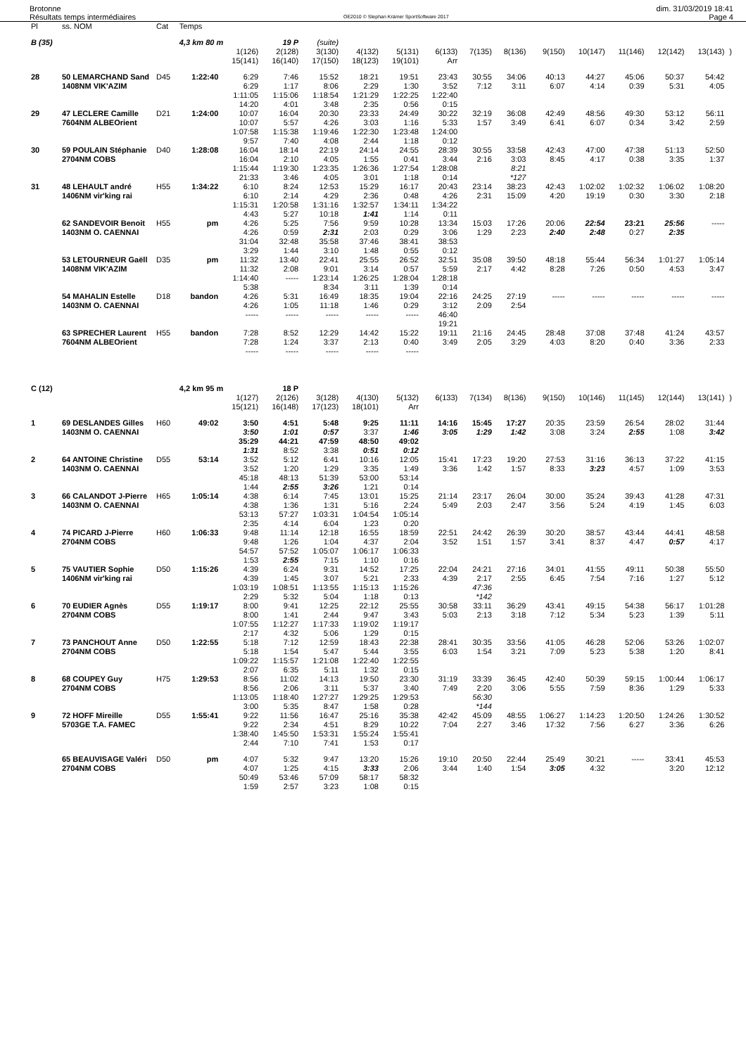Brotonne
Résultats temps intermédiaires
OE2010 © Stephan Krämer SportSoftware 2017
dim. 31/03/2019 18:41
Page 4
| Pl | ss. NOM | Cat | Temps | | | | | | | | | | | | | | |
| B (35) | | | 4,3 km 80 m | | 19 P | (suite) | | | | | | | | | | | |
| | | | | 1(126) | 2(128) | 3(130) | 4(132) | 5(131) | 6(133) | 7(135) | 8(136) | 9(150) | 10(147) | 11(146) | 12(142) | 13(143) | ) |
| | | | | 15(141) | 16(140) | 17(150) | 18(123) | 19(101) | Arr | | | | | | | | |
| 28 | 50 LEMARCHAND Sand | D45 | 1:22:40 | 6:29 | 7:46 | 15:52 | 18:21 | 19:51 | 23:43 | 30:55 | 34:06 | 40:13 | 44:27 | 45:06 | 50:37 | 54:42 | |
| | 1408NM VIK'AZIM | | | 6:29 | 1:17 | 8:06 | 2:29 | 1:30 | 3:52 | 7:12 | 3:11 | 6:07 | 4:14 | 0:39 | 5:31 | 4:05 | |
| | | | | 1:11:05 | 1:15:06 | 1:18:54 | 1:21:29 | 1:22:25 | 1:22:40 | | | | | | | | |
| | | | | 14:20 | 4:01 | 3:48 | 2:35 | 0:56 | 0:15 | | | | | | | | |
| 29 | 47 LECLERE Camille | D21 | 1:24:00 | 10:07 | 16:04 | 20:30 | 23:33 | 24:49 | 30:22 | 32:19 | 36:08 | 42:49 | 48:56 | 49:30 | 53:12 | 56:11 | |
| | 7604NM ALBEOrient | | | 10:07 | 5:57 | 4:26 | 3:03 | 1:16 | 5:33 | 1:57 | 3:49 | 6:41 | 6:07 | 0:34 | 3:42 | 2:59 | |
| | | | | 1:07:58 | 1:15:38 | 1:19:46 | 1:22:30 | 1:23:48 | 1:24:00 | | | | | | | | |
| | | | | 9:57 | 7:40 | 4:08 | 2:44 | 1:18 | 0:12 | | | | | | | | |
| 30 | 59 POULAIN Stéphanie | D40 | 1:28:08 | 16:04 | 18:14 | 22:19 | 24:14 | 24:55 | 28:39 | 30:55 | 33:58 | 42:43 | 47:00 | 47:38 | 51:13 | 52:50 | |
| | 2704NM COBS | | | 16:04 | 2:10 | 4:05 | 1:55 | 0:41 | 3:44 | 2:16 | 3:03 | 8:45 | 4:17 | 0:38 | 3:35 | 1:37 | |
| | | | | 1:15:44 | 1:19:30 | 1:23:35 | 1:26:36 | 1:27:54 | 1:28:08 | | 8:21 | | | | | | |
| | | | | 21:33 | 3:46 | 4:05 | 3:01 | 1:18 | 0:14 | | *127 | | | | | | |
| 31 | 48 LEHAULT andré | H55 | 1:34:22 | 6:10 | 8:24 | 12:53 | 15:29 | 16:17 | 20:43 | 23:14 | 38:23 | 42:43 | 1:02:02 | 1:02:32 | 1:06:02 | 1:08:20 | |
| | 1406NM vir'king rai | | | 6:10 | 2:14 | 4:29 | 2:36 | 0:48 | 4:26 | 2:31 | 15:09 | 4:20 | 19:19 | 0:30 | 3:30 | 2:18 | |
| | | | | 1:15:31 | 1:20:58 | 1:31:16 | 1:32:57 | 1:34:11 | 1:34:22 | | | | | | | | |
| | | | | 4:43 | 5:27 | 10:18 | 1:41 | 1:14 | 0:11 | | | | | | | | |
| | 62 SANDEVOIR Benoit | H55 | pm | 4:26 | 5:25 | 7:56 | 9:59 | 10:28 | 13:34 | 15:03 | 17:26 | 20:06 | 22:54 | 23:21 | 25:56 | ----- | |
| | 1403NM O. CAENNAI | | | 4:26 | 0:59 | 2:31 | 2:03 | 0:29 | 3:06 | 1:29 | 2:23 | 2:40 | 2:48 | 0:27 | 2:35 | | |
| | | | | 31:04 | 32:48 | 35:58 | 37:46 | 38:41 | 38:53 | | | | | | | | |
| | | | | 3:29 | 1:44 | 3:10 | 1:48 | 0:55 | 0:12 | | | | | | | | |
| | 53 LETOURNEUR Gaëll | D35 | pm | 11:32 | 13:40 | 22:41 | 25:55 | 26:52 | 32:51 | 35:08 | 39:50 | 48:18 | 55:44 | 56:34 | 1:01:27 | 1:05:14 | |
| | 1408NM VIK'AZIM | | | 11:32 | 2:08 | 9:01 | 3:14 | 0:57 | 5:59 | 2:17 | 4:42 | 8:28 | 7:26 | 0:50 | 4:53 | 3:47 | |
| | | | | 1:14:40 | ----- | 1:23:14 | 1:26:25 | 1:28:04 | 1:28:18 | | | | | | | | |
| | | | | 5:38 | | 8:34 | 3:11 | 1:39 | 0:14 | | | | | | | | |
| | 54 MAHALIN Estelle | D18 | bandon | 4:26 | 5:31 | 16:49 | 18:35 | 19:04 | 22:16 | 24:25 | 27:19 | ----- | ----- | ----- | ----- | ----- | |
| | 1403NM O. CAENNAI | | | 4:26 | 1:05 | 11:18 | 1:46 | 0:29 | 3:12 | 2:09 | 2:54 | | | | | | |
| | | | | ----- | ----- | ----- | ----- | ----- | 46:40 | | | | | | | | |
| | | | | | | | | | 19:21 | | | | | | | | |
| | 63 SPRECHER Laurent | H55 | bandon | 7:28 | 8:52 | 12:29 | 14:42 | 15:22 | 19:11 | 21:16 | 24:45 | 28:48 | 37:08 | 37:48 | 41:24 | 43:57 | |
| | 7604NM ALBEOrient | | | 7:28 | 1:24 | 3:37 | 2:13 | 0:40 | 3:49 | 2:05 | 3:29 | 4:03 | 8:20 | 0:40 | 3:36 | 2:33 | |
| | | | | ----- | ----- | ----- | ----- | ----- | | | | | | | | | |
| C (12) | | | 4,2 km 95 m | | 18 P | | | | | | | | | | | | |
| | | | | 1(127) | 2(126) | 3(128) | 4(130) | 5(132) | 6(133) | 7(134) | 8(136) | 9(150) | 10(146) | 11(145) | 12(144) | 13(141) | ) |
| | | | | 15(121) | 16(148) | 17(123) | 18(101) | Arr | | | | | | | | | |
| 1 | 69 DESLANDES Gilles | H60 | 49:02 | 3:50 | 4:51 | 5:48 | 9:25 | 11:11 | 14:16 | 15:45 | 17:27 | 20:35 | 23:59 | 26:54 | 28:02 | 31:44 | |
| | 1403NM O. CAENNAI | | | 3:50 | 1:01 | 0:57 | 3:37 | 1:46 | 3:05 | 1:29 | 1:42 | 3:08 | 3:24 | 2:55 | 1:08 | 3:42 | |
| | | | | 35:29 | 44:21 | 47:59 | 48:50 | 49:02 | | | | | | | | | |
| | | | | 1:31 | 8:52 | 3:38 | 0:51 | 0:12 | | | | | | | | | |
| 2 | 64 ANTOINE Christine | D55 | 53:14 | 3:52 | 5:12 | 6:41 | 10:16 | 12:05 | 15:41 | 17:23 | 19:20 | 27:53 | 31:16 | 36:13 | 37:22 | 41:15 | |
| | 1403NM O. CAENNAI | | | 3:52 | 1:20 | 1:29 | 3:35 | 1:49 | 3:36 | 1:42 | 1:57 | 8:33 | 3:23 | 4:57 | 1:09 | 3:53 | |
| | | | | 45:18 | 48:13 | 51:39 | 53:00 | 53:14 | | | | | | | | | |
| | | | | 1:44 | 2:55 | 3:26 | 1:21 | 0:14 | | | | | | | | | |
| 3 | 66 CALANDOT J-Pierre | H65 | 1:05:14 | 4:38 | 6:14 | 7:45 | 13:01 | 15:25 | 21:14 | 23:17 | 26:04 | 30:00 | 35:24 | 39:43 | 41:28 | 47:31 | |
| | 1403NM O. CAENNAI | | | 4:38 | 1:36 | 1:31 | 5:16 | 2:24 | 5:49 | 2:03 | 2:47 | 3:56 | 5:24 | 4:19 | 1:45 | 6:03 | |
| | | | | 53:13 | 57:27 | 1:03:31 | 1:04:54 | 1:05:14 | | | | | | | | | |
| | | | | 2:35 | 4:14 | 6:04 | 1:23 | 0:20 | | | | | | | | | |
| 4 | 74 PICARD J-Pierre | H60 | 1:06:33 | 9:48 | 11:14 | 12:18 | 16:55 | 18:59 | 22:51 | 24:42 | 26:39 | 30:20 | 38:57 | 43:44 | 44:41 | 48:58 | |
| | 2704NM COBS | | | 9:48 | 1:26 | 1:04 | 4:37 | 2:04 | 3:52 | 1:51 | 1:57 | 3:41 | 8:37 | 4:47 | 0:57 | 4:17 | |
| | | | | 54:57 | 57:52 | 1:05:07 | 1:06:17 | 1:06:33 | | | | | | | | | |
| | | | | 1:53 | 2:55 | 7:15 | 1:10 | 0:16 | | | | | | | | | |
| 5 | 75 VAUTIER Sophie | D50 | 1:15:26 | 4:39 | 6:24 | 9:31 | 14:52 | 17:25 | 22:04 | 24:21 | 27:16 | 34:01 | 41:55 | 49:11 | 50:38 | 55:50 | |
| | 1406NM vir'king rai | | | 4:39 | 1:45 | 3:07 | 5:21 | 2:33 | 4:39 | 2:17 | 2:55 | 6:45 | 7:54 | 7:16 | 1:27 | 5:12 | |
| | | | | 1:03:19 | 1:08:51 | 1:13:55 | 1:15:13 | 1:15:26 | | 47:36 | | | | | | | |
| | | | | 2:29 | 5:32 | 5:04 | 1:18 | 0:13 | | *142 | | | | | | | |
| 6 | 70 EUDIER Agnès | D55 | 1:19:17 | 8:00 | 9:41 | 12:25 | 22:12 | 25:55 | 30:58 | 33:11 | 36:29 | 43:41 | 49:15 | 54:38 | 56:17 | 1:01:28 | |
| | 2704NM COBS | | | 8:00 | 1:41 | 2:44 | 9:47 | 3:43 | 5:03 | 2:13 | 3:18 | 7:12 | 5:34 | 5:23 | 1:39 | 5:11 | |
| | | | | 1:07:55 | 1:12:27 | 1:17:33 | 1:19:02 | 1:19:17 | | | | | | | | | |
| | | | | 2:17 | 4:32 | 5:06 | 1:29 | 0:15 | | | | | | | | | |
| 7 | 73 PANCHOUT Anne | D50 | 1:22:55 | 5:18 | 7:12 | 12:59 | 18:43 | 22:38 | 28:41 | 30:35 | 33:56 | 41:05 | 46:28 | 52:06 | 53:26 | 1:02:07 | |
| | 2704NM COBS | | | 5:18 | 1:54 | 5:47 | 5:44 | 3:55 | 6:03 | 1:54 | 3:21 | 7:09 | 5:23 | 5:38 | 1:20 | 8:41 | |
| | | | | 1:09:22 | 1:15:57 | 1:21:08 | 1:22:40 | 1:22:55 | | | | | | | | | |
| | | | | 2:07 | 6:35 | 5:11 | 1:32 | 0:15 | | | | | | | | | |
| 8 | 68 COUPEY Guy | H75 | 1:29:53 | 8:56 | 11:02 | 14:13 | 19:50 | 23:30 | 31:19 | 33:39 | 36:45 | 42:40 | 50:39 | 59:15 | 1:00:44 | 1:06:17 | |
| | 2704NM COBS | | | 8:56 | 2:06 | 3:11 | 5:37 | 3:40 | 7:49 | 2:20 | 3:06 | 5:55 | 7:59 | 8:36 | 1:29 | 5:33 | |
| | | | | 1:13:05 | 1:18:40 | 1:27:27 | 1:29:25 | 1:29:53 | | 56:30 | | | | | | | |
| | | | | 3:00 | 5:35 | 8:47 | 1:58 | 0:28 | | *144 | | | | | | | |
| 9 | 72 HOFF Mireille | D55 | 1:55:41 | 9:22 | 11:56 | 16:47 | 25:16 | 35:38 | 42:42 | 45:09 | 48:55 | 1:06:27 | 1:14:23 | 1:20:50 | 1:24:26 | 1:30:52 | |
| | 5703GE T.A. FAMEC | | | 9:22 | 2:34 | 4:51 | 8:29 | 10:22 | 7:04 | 2:27 | 3:46 | 17:32 | 7:56 | 6:27 | 3:36 | 6:26 | |
| | | | | 1:38:40 | 1:45:50 | 1:53:31 | 1:55:24 | 1:55:41 | | | | | | | | | |
| | | | | 2:44 | 7:10 | 7:41 | 1:53 | 0:17 | | | | | | | | | |
| | 65 BEAUVISAGE Valéri | D50 | pm | 4:07 | 5:32 | 9:47 | 13:20 | 15:26 | 19:10 | 20:50 | 22:44 | 25:49 | 30:21 | ----- | 33:41 | 45:53 | |
| | 2704NM COBS | | | 4:07 | 1:25 | 4:15 | 3:33 | 2:06 | 3:44 | 1:40 | 1:54 | 3:05 | 4:32 | | 3:20 | 12:12 | |
| | | | | 50:49 | 53:46 | 57:09 | 58:17 | 58:32 | | | | | | | | | |
| | | | | 1:59 | 2:57 | 3:23 | 1:08 | 0:15 | | | | | | | | | |